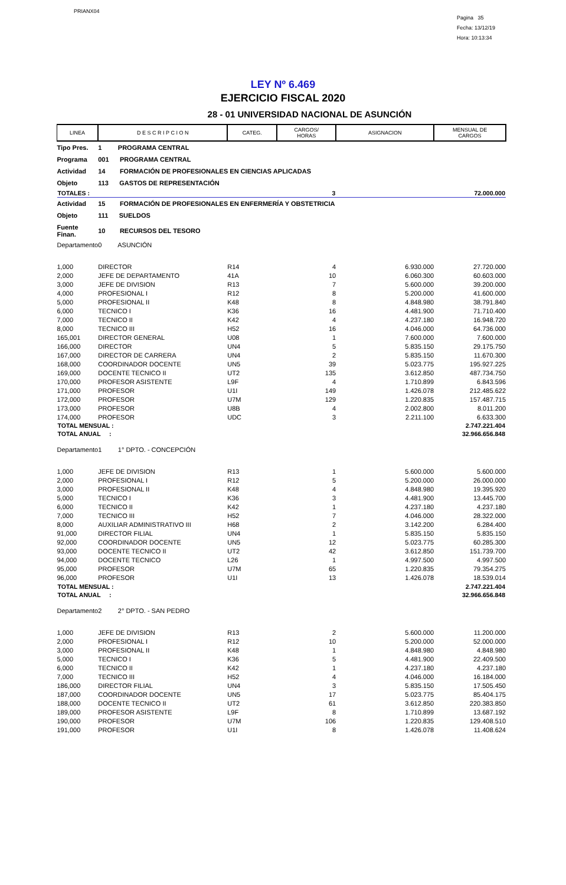PRIANX04
Pagina 35
Fecha: 13/12/19
Hora: 10:13:34
LEY Nº 6.469
EJERCICIO FISCAL 2020
28 - 01 UNIVERSIDAD NACIONAL DE ASUNCIÓN
| LINEA | D E S C R I P C I O N | CATEG. | CARGOS/ HORAS | ASIGNACION | MENSUAL DE CARGOS |
| --- | --- | --- | --- | --- | --- |
| Tipo Pres. | 1 PROGRAMA CENTRAL | | | | |
| Programa | 001 PROGRAMA CENTRAL | | | | |
| Actividad | 14 FORMACIÓN DE PROFESIONALES EN CIENCIAS APLICADAS | | | | |
| Objeto | 113 GASTOS DE REPRESENTACIÓN | | | | |
| TOTALES : | | | 3 | | 72.000.000 |
| Actividad | 15 FORMACIÓN DE PROFESIONALES EN ENFERMERÍA Y OBSTETRICIA | | | | |
| Objeto | 111 SUELDOS | | | | |
| Fuente Finan. | 10 RECURSOS DEL TESORO | | | | |
| Departamento | 0 ASUNCIÓN | | | | |
| 1,000 | DIRECTOR | R14 | 4 | 6.930.000 | 27.720.000 |
| 2,000 | JEFE DE DEPARTAMENTO | 41A | 10 | 6.060.300 | 60.603.000 |
| 3,000 | JEFE DE DIVISION | R13 | 7 | 5.600.000 | 39.200.000 |
| 4,000 | PROFESIONAL I | R12 | 8 | 5.200.000 | 41.600.000 |
| 5,000 | PROFESIONAL II | K48 | 8 | 4.848.980 | 38.791.840 |
| 6,000 | TECNICO I | K36 | 16 | 4.481.900 | 71.710.400 |
| 7,000 | TECNICO II | K42 | 4 | 4.237.180 | 16.948.720 |
| 8,000 | TECNICO III | H52 | 16 | 4.046.000 | 64.736.000 |
| 165,001 | DIRECTOR GENERAL | U08 | 1 | 7.600.000 | 7.600.000 |
| 166,000 | DIRECTOR | UN4 | 5 | 5.835.150 | 29.175.750 |
| 167,000 | DIRECTOR DE CARRERA | UN4 | 2 | 5.835.150 | 11.670.300 |
| 168,000 | COORDINADOR DOCENTE | UN5 | 39 | 5.023.775 | 195.927.225 |
| 169,000 | DOCENTE TECNICO II | UT2 | 135 | 3.612.850 | 487.734.750 |
| 170,000 | PROFESOR ASISTENTE | L9F | 4 | 1.710.899 | 6.843.596 |
| 171,000 | PROFESOR | U1I | 149 | 1.426.078 | 212.485.622 |
| 172,000 | PROFESOR | U7M | 129 | 1.220.835 | 157.487.715 |
| 173,000 | PROFESOR | U8B | 4 | 2.002.800 | 8.011.200 |
| 174,000 | PROFESOR | UDC | 3 | 2.211.100 | 6.633.300 |
| TOTAL MENSUAL : | | | | | 2.747.221.404 |
| TOTAL ANUAL : | | | | | 32.966.656.848 |
| Departamento | 1 1° DPTO. - CONCEPCIÓN | | | | |
| 1,000 | JEFE DE DIVISION | R13 | 1 | 5.600.000 | 5.600.000 |
| 2,000 | PROFESIONAL I | R12 | 5 | 5.200.000 | 26.000.000 |
| 3,000 | PROFESIONAL II | K48 | 4 | 4.848.980 | 19.395.920 |
| 5,000 | TECNICO I | K36 | 3 | 4.481.900 | 13.445.700 |
| 6,000 | TECNICO II | K42 | 1 | 4.237.180 | 4.237.180 |
| 7,000 | TECNICO III | H52 | 7 | 4.046.000 | 28.322.000 |
| 8,000 | AUXILIAR ADMINISTRATIVO III | H68 | 2 | 3.142.200 | 6.284.400 |
| 91,000 | DIRECTOR FILIAL | UN4 | 1 | 5.835.150 | 5.835.150 |
| 92,000 | COORDINADOR DOCENTE | UN5 | 12 | 5.023.775 | 60.285.300 |
| 93,000 | DOCENTE TECNICO II | UT2 | 42 | 3.612.850 | 151.739.700 |
| 94,000 | DOCENTE TECNICO | L26 | 1 | 4.997.500 | 4.997.500 |
| 95,000 | PROFESOR | U7M | 65 | 1.220.835 | 79.354.275 |
| 96,000 | PROFESOR | U1I | 13 | 1.426.078 | 18.539.014 |
| TOTAL MENSUAL : | | | | | 2.747.221.404 |
| TOTAL ANUAL : | | | | | 32.966.656.848 |
| Departamento | 2 2° DPTO. - SAN PEDRO | | | | |
| 1,000 | JEFE DE DIVISION | R13 | 2 | 5.600.000 | 11.200.000 |
| 2,000 | PROFESIONAL I | R12 | 10 | 5.200.000 | 52.000.000 |
| 3,000 | PROFESIONAL II | K48 | 1 | 4.848.980 | 4.848.980 |
| 5,000 | TECNICO I | K36 | 5 | 4.481.900 | 22.409.500 |
| 6,000 | TECNICO II | K42 | 1 | 4.237.180 | 4.237.180 |
| 7,000 | TECNICO III | H52 | 4 | 4.046.000 | 16.184.000 |
| 186,000 | DIRECTOR FILIAL | UN4 | 3 | 5.835.150 | 17.505.450 |
| 187,000 | COORDINADOR DOCENTE | UN5 | 17 | 5.023.775 | 85.404.175 |
| 188,000 | DOCENTE TECNICO II | UT2 | 61 | 3.612.850 | 220.383.850 |
| 189,000 | PROFESOR ASISTENTE | L9F | 8 | 1.710.899 | 13.687.192 |
| 190,000 | PROFESOR | U7M | 106 | 1.220.835 | 129.408.510 |
| 191,000 | PROFESOR | U1I | 8 | 1.426.078 | 11.408.624 |